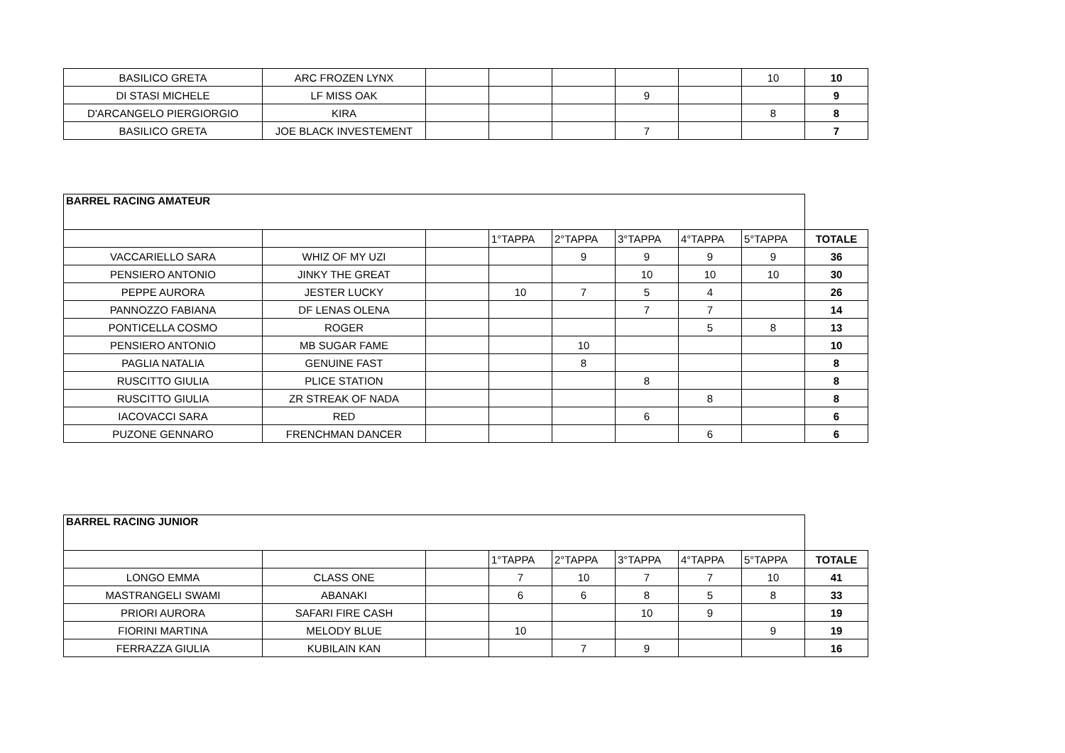| BASILICO GRETA | ARC FROZEN LYNX | | | | | | 10 | 10 |
| DI STASI MICHELE | LF MISS OAK | | | | 9 | | | 9 |
| D'ARCANGELO PIERGIORGIO | KIRA | | | | | | 8 | 8 |
| BASILICO GRETA | JOE BLACK INVESTEMENT | | | | 7 | | | 7 |
| BARREL RACING AMATEUR | | | | | | | | |
| | | | 1°TAPPA | 2°TAPPA | 3°TAPPA | 4°TAPPA | 5°TAPPA | TOTALE |
| VACCARIELLO SARA | WHIZ OF MY UZI | | | 9 | 9 | 9 | 9 | 36 |
| PENSIERO ANTONIO | JINKY THE GREAT | | | | 10 | 10 | 10 | 30 |
| PEPPE AURORA | JESTER LUCKY | | 10 | 7 | 5 | 4 | | 26 |
| PANNOZZO FABIANA | DF LENAS OLENA | | | | 7 | 7 | | 14 |
| PONTICELLA COSMO | ROGER | | | | | 5 | 8 | 13 |
| PENSIERO ANTONIO | MB SUGAR FAME | | | 10 | | | | 10 |
| PAGLIA NATALIA | GENUINE FAST | | | 8 | | | | 8 |
| RUSCITTO GIULIA | PLICE STATION | | | | 8 | | | 8 |
| RUSCITTO GIULIA | ZR STREAK OF NADA | | | | | 8 | | 8 |
| IACOVACCI SARA | RED | | | | 6 | | | 6 |
| PUZONE GENNARO | FRENCHMAN DANCER | | | | | 6 | | 6 |
| BARREL RACING JUNIOR | | | | | | | | |
| | | | 1°TAPPA | 2°TAPPA | 3°TAPPA | 4°TAPPA | 5°TAPPA | TOTALE |
| LONGO EMMA | CLASS ONE | | 7 | 10 | 7 | 7 | 10 | 41 |
| MASTRANGELI SWAMI | ABANAKI | | 6 | 6 | 8 | 5 | 8 | 33 |
| PRIORI AURORA | SAFARI FIRE CASH | | | | 10 | 9 | | 19 |
| FIORINI MARTINA | MELODY BLUE | | 10 | | | | 9 | 19 |
| FERRAZZA GIULIA | KUBILAIN KAN | | | 7 | 9 | | | 16 |